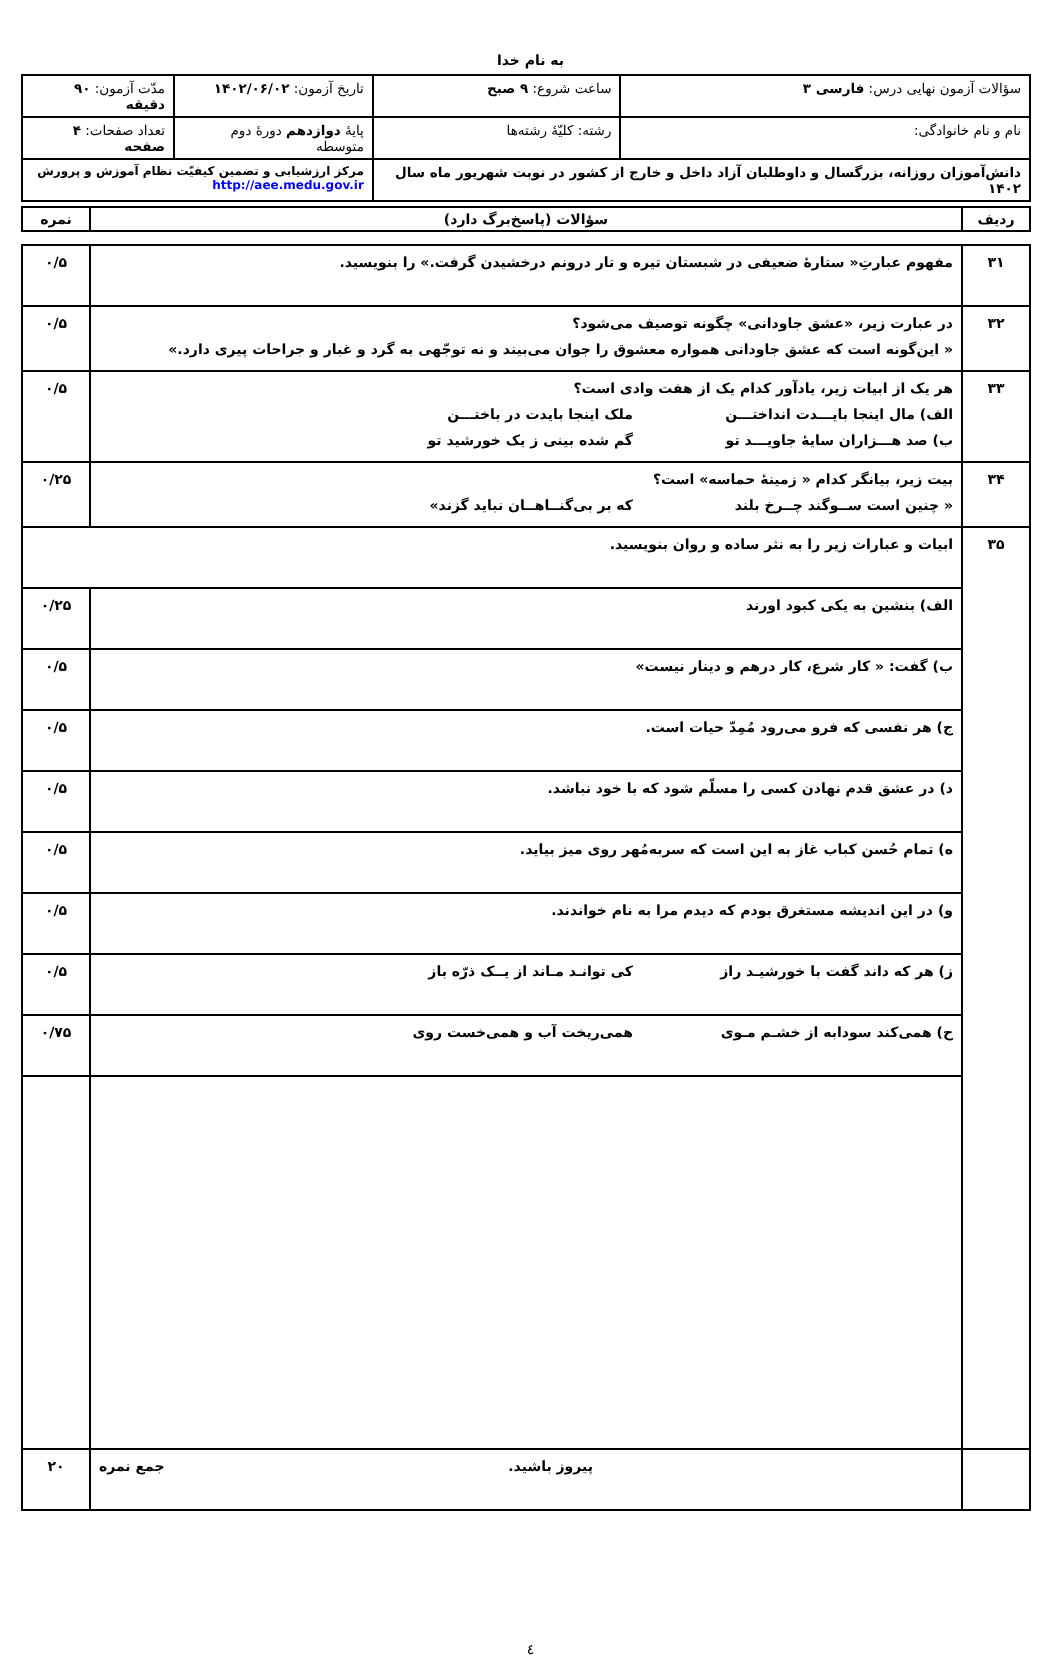به نام خدا
| سؤالات آزمون نهایی درس: فارسی ۳ | ساعت شروع: ۹ صبح | تاریخ آزمون: ۱۴۰۲/۰۶/۰۲ | مدّت آزمون: ۹۰ دقیقه |
| نام و نام خانوادگی: | رشته: کلیّهٔ رشته‌ها | پایهٔ دوازدهم دورهٔ دوم متوسطه | تعداد صفحات: ۴ صفحه |
| دانش‌آموزان روزانه، بزرگسال و داوطلبان آزاد داخل و خارج از کشور در نوبت شهریور ماه سال ۱۴۰۲ | | مرکز ارزشیابی و تضمین کیفیّت نظام آموزش و پرورش http://aee.medu.gov.ir | |
| ردیف | سؤالات (پاسخ‌برگ دارد) | نمره |
| --- | --- | --- |
| ۳۱ | مفهوم عبارتِ« ستارهٔ ضعیفی در شبستان تیره و تار درونم درخشیدن گرفت.» را بنویسید. | ۰/۵ |
| ۳۲ | در عبارت زیر، «عشق جاودانی» چگونه توصیف می‌شود؟ « این‌گونه است که عشق جاودانی همواره معشوق را جوان می‌بیند و نه توجّهی به گرد و غبار و جراحات پیری دارد.» | ۰/۵ |
| ۳۳ | هر یک از ابیات زیر، یادآور کدام یک از هفت وادی است؟ الف) مال اینجا بایـــدت انداختـــن ملک اینجا بایدت در باختـــن ب) صد هـــزاران سایهٔ جاویـــد تو گم شده بینی ز یک خورشید تو | ۰/۵ |
| ۳۴ | بیت زیر، بیانگر کدام « زمینهٔ حماسه» است؟ « چنین است ســوگند چــرخ بلند که بر بی‌گنــاهــان نباید گزند» | ۰/۲۵ |
| ۳۵ | ابیات و عبارات زیر را به نثر ساده و روان بنویسید. | |
| | الف) بنشین به یکی کبود اورند | ۰/۲۵ |
| | ب) گفت: « کار شرع، کار درهم و دینار نیست» | ۰/۵ |
| | ج) هر نفسی که فرو می‌رود مُمِدّ حیات است. | ۰/۵ |
| | د) در عشق قدم نهادن کسی را مسلّم شود که با خود نباشد. | ۰/۵ |
| | ه) تمام حُسن کباب غاز به این است که سربه‌مُهر روی میز بیاید. | ۰/۵ |
| | و) در این اندیشه مستغرق بودم که دیدم مرا به نام خواندند. | ۰/۵ |
| | ز) هر که داند گفت با خورشیـد راز کی توانـد مـاند از یــک ذرّه باز | ۰/۵ |
| | ح) همی‌کند سودابه از خشـم مـوی همی‌ریخت آب و همی‌خست روی | ۰/۷۵ |
| | پیروز باشید. جمع نمره | ۲۰ |
٤